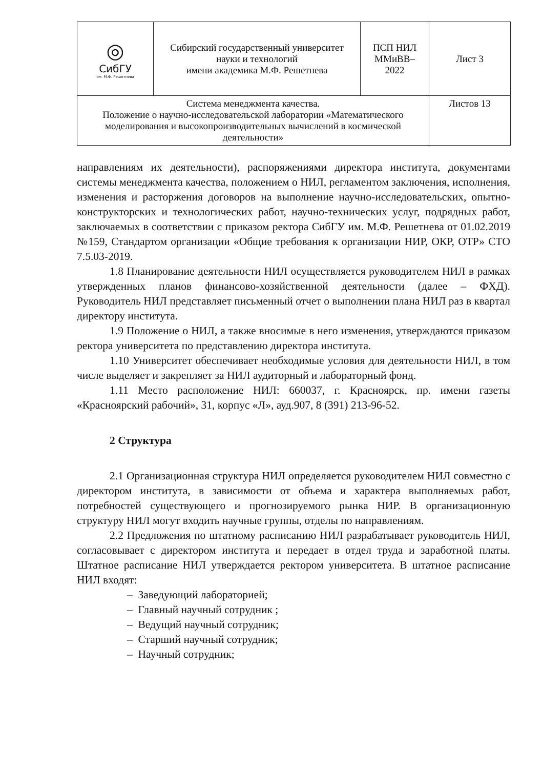| ◎ СибГУ им. М.Ф. Решетнева | Сибирский государственный университет науки и технологий имени академика М.Ф. Решетнева | ПСП НИЛ ММиВВ– 2022 | Лист 3 |
| Система менеджмента качества. Положение о научно-исследовательской лаборатории «Математического моделирования и высокопроизводительных вычислений в космической деятельности» | | | Листов 13 |
направлениям их деятельности), распоряжениями директора института, документами системы менеджмента качества, положением о НИЛ, регламентом заключения, исполнения, изменения и расторжения договоров на выполнение научно-исследовательских, опытно-конструкторских и технологических работ, научно-технических услуг, подрядных работ, заключаемых в соответствии с приказом ректора СибГУ им. М.Ф. Решетнева от 01.02.2019 №159, Стандартом организации «Общие требования к организации НИР, ОКР, ОТР» СТО 7.5.03-2019.
1.8 Планирование деятельности НИЛ осуществляется руководителем НИЛ в рамках утвержденных планов финансово-хозяйственной деятельности (далее – ФХД). Руководитель НИЛ представляет письменный отчет о выполнении плана НИЛ раз в квартал директору института.
1.9 Положение о НИЛ, а также вносимые в него изменения, утверждаются приказом ректора университета по представлению директора института.
1.10 Университет обеспечивает необходимые условия для деятельности НИЛ, в том числе выделяет и закрепляет за НИЛ аудиторный и лабораторный фонд.
1.11 Место расположение НИЛ: 660037, г. Красноярск, пр. имени газеты «Красноярский рабочий», 31, корпус «Л», ауд.907, 8 (391) 213-96-52.
2 Структура
2.1 Организационная структура НИЛ определяется руководителем НИЛ совместно с директором института, в зависимости от объема и характера выполняемых работ, потребностей существующего и прогнозируемого рынка НИР. В организационную структуру НИЛ могут входить научные группы, отделы по направлениям.
2.2 Предложения по штатному расписанию НИЛ разрабатывает руководитель НИЛ, согласовывает с директором института и передает в отдел труда и заработной платы. Штатное расписание НИЛ утверждается ректором университета. В штатное расписание НИЛ входят:
– Заведующий лабораторией;
– Главный научный сотрудник ;
– Ведущий научный сотрудник;
– Старший научный сотрудник;
– Научный сотрудник;